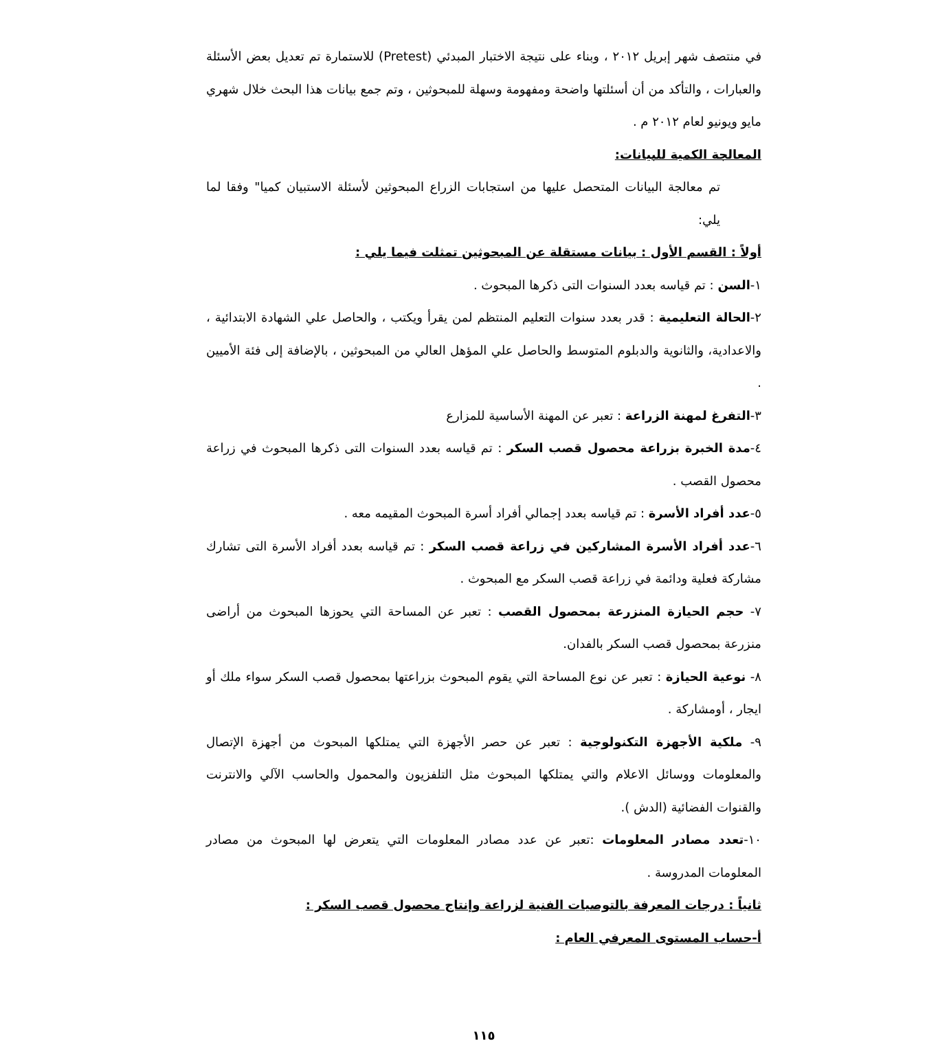في منتصف شهر إبريل ٢٠١٢ ، وبناء على نتيجة الاختبار المبدئي (Pretest) للاستمارة تم تعديل بعض الأسئلة والعبارات ، والتأكد من أن أسئلتها واضحة ومفهومة وسهلة للمبحوثين ، وتم جمع بيانات هذا البحث خلال شهري مايو ويونيو لعام ٢٠١٢ م .
المعالجة الكمية للبيانات:
تم معالجة البيانات المتحصل عليها من استجابات الزراع المبحوثين لأسئلة الاستبيان كميا" وفقا لما يلي:
أولاً : القسم الأول : بيانات مستقلة عن المبحوثين تمثلت فيما يلي :
١-السن : تم قياسه بعدد السنوات التى ذكرها المبحوث .
٢-الحالة التعليمية : قدر بعدد سنوات التعليم المنتظم لمن يقرأ ويكتب ، والحاصل علي الشهادة الابتدائية ، والاعدادية، والثانوية والدبلوم المتوسط والحاصل علي المؤهل العالي من المبحوثين ، بالإضافة إلى فئة الأميين .
٣-التفرغ لمهنة الزراعة : تعبر عن المهنة الأساسية للمزارع
٤-مدة الخبرة بزراعة محصول قصب السكر : تم قياسه بعدد السنوات التى ذكرها المبحوث في زراعة محصول القصب .
٥-عدد أفراد الأسرة : تم قياسه بعدد إجمالي أفراد أسرة المبحوث المقيمه معه .
٦-عدد أفراد الأسرة المشاركين في زراعة قصب السكر : تم قياسه بعدد أفراد الأسرة التى تشارك مشاركة فعلية ودائمة في زراعة قصب السكر مع المبحوث .
٧- حجم الحيازة المنزرعة بمحصول القصب : تعبر عن المساحة التي يحوزها المبحوث من أراضى منزرعة بمحصول قصب السكر بالفدان.
٨- نوعية الحيازة : تعبر عن نوع المساحة التي يقوم المبحوث بزراعتها بمحصول قصب السكر سواء ملك أو ايجار ، أومشاركة .
٩- ملكية الأجهزة التكنولوجية : تعبر عن حصر الأجهزة التي يمتلكها المبحوث من أجهزة الإتصال والمعلومات ووسائل الاعلام والتي يمتلكها المبحوث مثل التلفزيون والمحمول والحاسب الآلي والانترنت والقنوات الفضائية (الدش ).
١٠-تعدد مصادر المعلومات :تعبر عن عدد مصادر المعلومات التي يتعرض لها المبحوث من مصادر المعلومات المدروسة .
ثانياً : درجات المعرفة بالتوصيات الفنية لزراعة وإنتاج محصول قصب السكر :
أ-حساب المستوى المعرفي العام :
١١٥